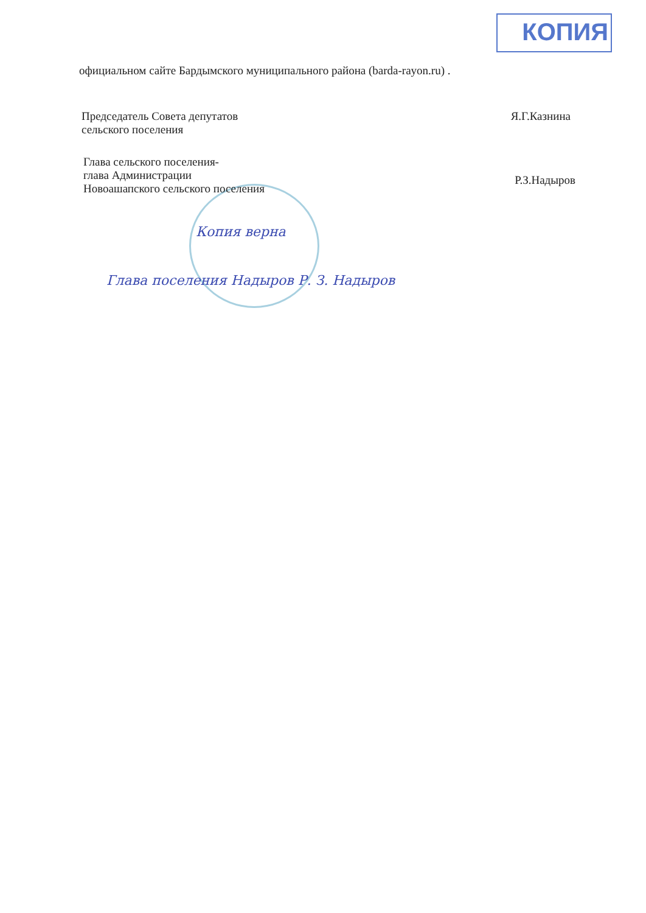КОПИЯ
официальном сайте Бардымского муниципального района (barda-rayon.ru) .
Председатель Совета депутатов
сельского поселения
Я.Г.Казнина
Глава сельского поселения-
глава Администрации
Новоашапского сельского поселения
Р.З.Надыров
Копия верна
Глава поселения Надыров Р. З. Надыров